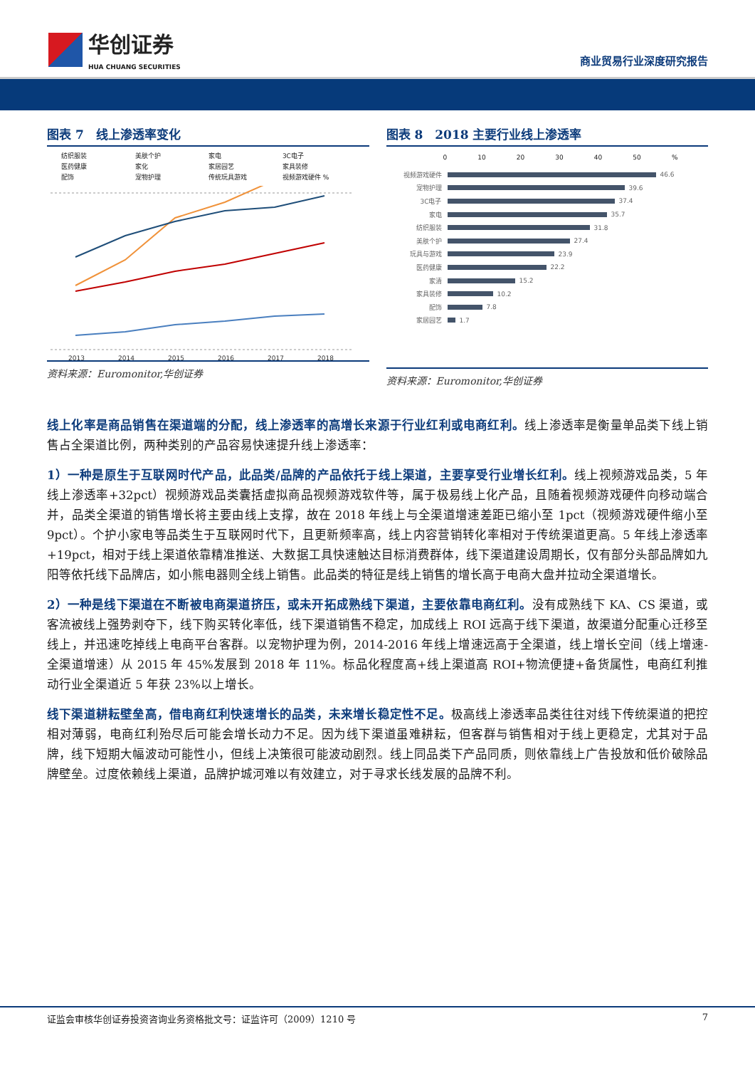华创证券
HUA CHUANG SECURITIES
商业贸易行业深度研究报告
图表 7　线上渗透率变化
纺织服装 美肤个护 家电 3C电子 医药健康 家化 家居园艺 家具装修 配饰 宠物护理 传统玩具游戏 视频游戏硬件 %
2013
2014
2015
2016
2017
2018
资料来源：Euromonitor,华创证券
图表 8　2018 主要行业线上渗透率
0 10 20 30 40 50%
视频游戏硬件 46.6
宠物护理 39.6
3C电子 37.4
家电 35.7
纺织服装 31.8
美肤个护 27.4
玩具与游戏 23.9
医药健康 22.2
家清 15.2
家具装修 10.2
配饰 7.8
家居园艺 1.7
资料来源：Euromonitor,华创证券
线上化率是商品销售在渠道端的分配，线上渗透率的高增长来源于行业红利或电商红利。线上渗透率是衡量单品类下线上销售占全渠道比例，两种类别的产品容易快速提升线上渗透率：
1）一种是原生于互联网时代产品，此品类/品牌的产品依托于线上渠道，主要享受行业增长红利。线上视频游戏品类，5 年线上渗透率+32pct）视频游戏品类囊括虚拟商品视频游戏软件等，属于极易线上化产品，且随着视频游戏硬件向移动端合并，品类全渠道的销售增长将主要由线上支撑，故在 2018 年线上与全渠道增速差距已缩小至 1pct（视频游戏硬件缩小至 9pct）。个护小家电等品类生于互联网时代下，且更新频率高，线上内容营销转化率相对于传统渠道更高。5 年线上渗透率+19pct，相对于线上渠道依靠精准推送、大数据工具快速触达目标消费群体，线下渠道建设周期长，仅有部分头部品牌如九阳等依托线下品牌店，如小熊电器则全线上销售。此品类的特征是线上销售的增长高于电商大盘并拉动全渠道增长。
2）一种是线下渠道在不断被电商渠道挤压，或未开拓成熟线下渠道，主要依靠电商红利。没有成熟线下 KA、CS 渠道，或客流被线上强势剥夺下，线下购买转化率低，线下渠道销售不稳定，加成线上 ROI 远高于线下渠道，故渠道分配重心迁移至线上，并迅速吃掉线上电商平台客群。以宠物护理为例，2014-2016 年线上增速远高于全渠道，线上增长空间（线上增速-全渠道增速）从 2015 年 45%发展到 2018 年 11%。标品化程度高+线上渠道高 ROI+物流便捷+备货属性，电商红利推动行业全渠道近 5 年获 23%以上增长。
线下渠道耕耘壁垒高，借电商红利快速增长的品类，未来增长稳定性不足。极高线上渗透率品类往往对线下传统渠道的把控相对薄弱，电商红利殆尽后可能会增长动力不足。因为线下渠道虽难耕耘，但客群与销售相对于线上更稳定，尤其对于品牌，线下短期大幅波动可能性小，但线上决策很可能波动剧烈。线上同品类下产品同质，则依靠线上广告投放和低价破除品牌壁垒。过度依赖线上渠道，品牌护城河难以有效建立，对于寻求长线发展的品牌不利。
证监会审核华创证券投资咨询业务资格批文号：证监许可（2009）1210 号 7